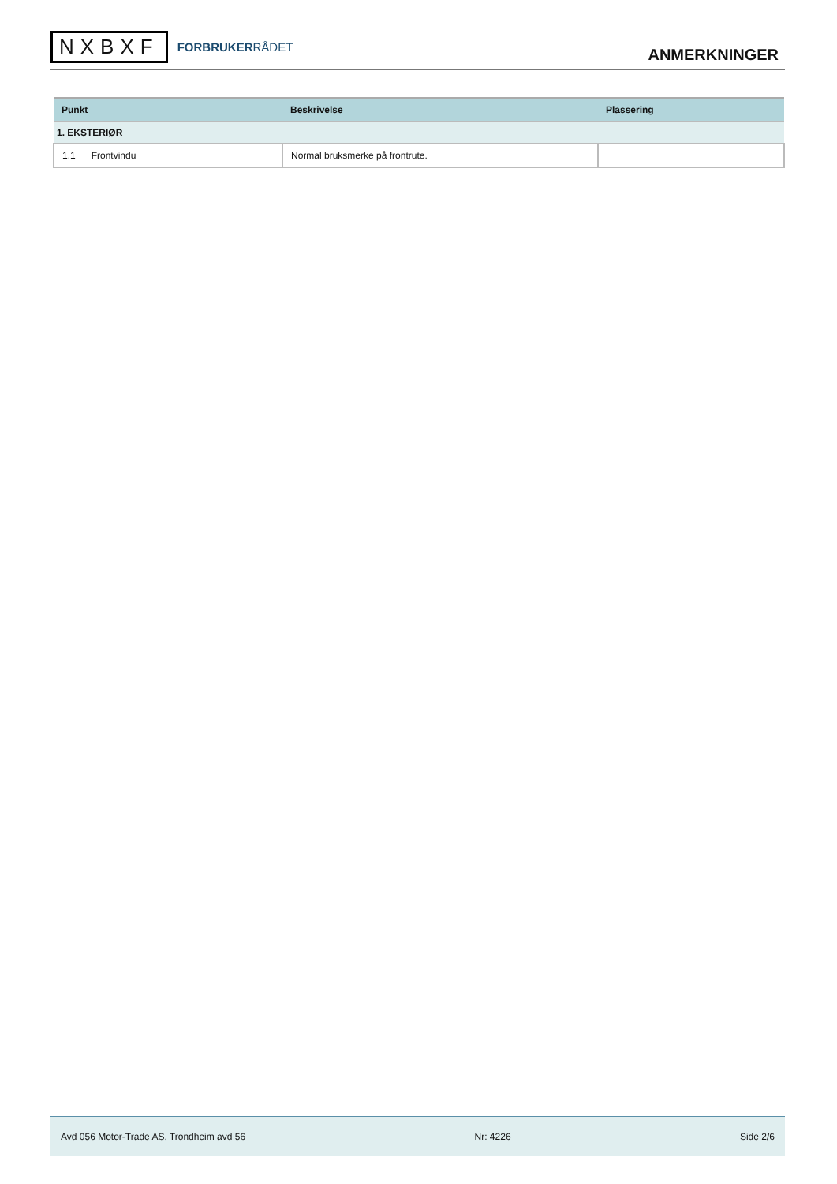NXBXF
FORBRUKERRÅDET
ANMERKNINGER
| Punkt | Beskrivelse | Plassering |
| --- | --- | --- |
| 1. EKSTERIØR | | |
| 1.1 Frontvindu | Normal bruksmerke på frontrute. | |
Avd 056 Motor-Trade AS, Trondheim avd 56 Nr: 4226 Side 2/6